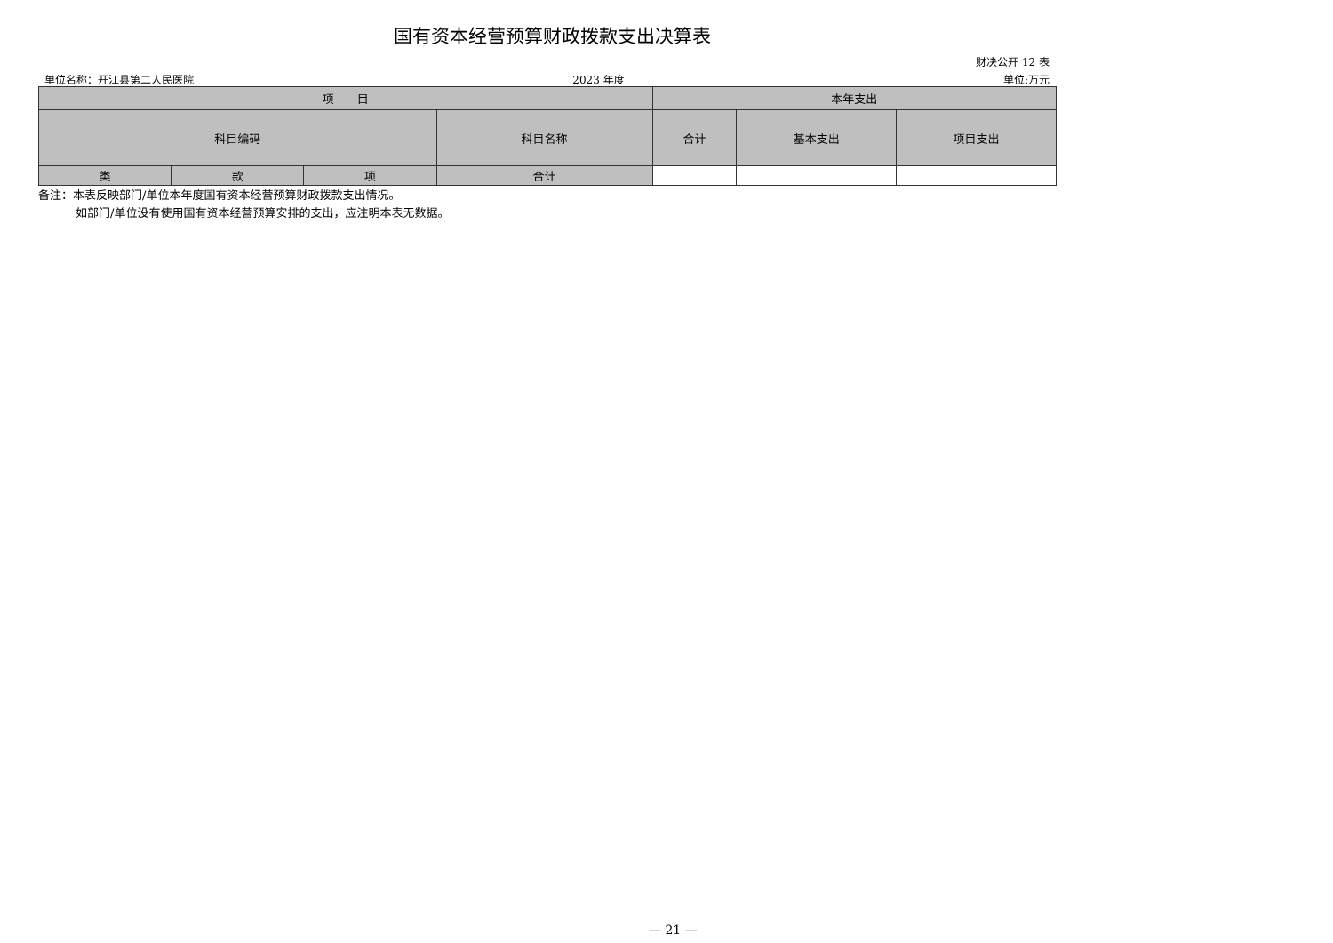国有资本经营预算财政拨款支出决算表
财决公开 12 表
单位名称：开江县第二人民医院 2023 年度 单位:万元
| 项 目 | | | | 本年支出 | | |
| --- | --- | --- | --- | --- | --- | --- |
| 科目编码 | | | 科目名称 | 合计 | 基本支出 | 项目支出 |
| 类 | 款 | 项 | 合计 | | | |
备注：本表反映部门/单位本年度国有资本经营预算财政拨款支出情况。
如部门/单位没有使用国有资本经营预算安排的支出，应注明本表无数据。
— 21 —